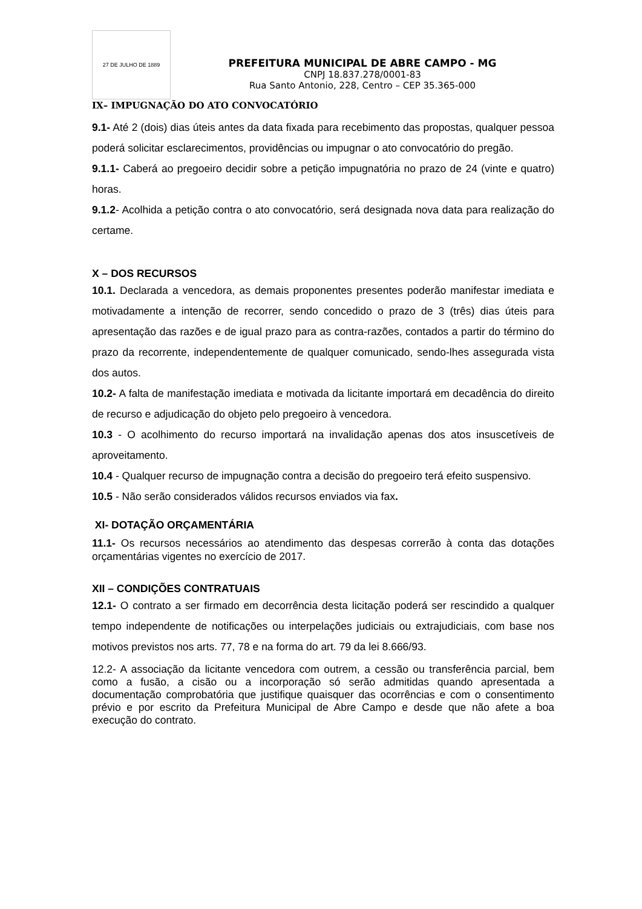27 DE JULHO DE 1889
PREFEITURA MUNICIPAL DE ABRE CAMPO - MG
CNPJ 18.837.278/0001-83
Rua Santo Antonio, 228, Centro – CEP 35.365-000
IX– IMPUGNAÇÃO DO ATO CONVOCATÓRIO
9.1- Até 2 (dois) dias úteis antes da data fixada para recebimento das propostas, qualquer pessoa poderá solicitar esclarecimentos, providências ou impugnar o ato convocatório do pregão.
9.1.1- Caberá ao pregoeiro decidir sobre a petição impugnatória no prazo de 24 (vinte e quatro) horas.
9.1.2- Acolhida a petição contra o ato convocatório, será designada nova data para realização do certame.
X – DOS RECURSOS
10.1. Declarada a vencedora, as demais proponentes presentes poderão manifestar imediata e motivadamente a intenção de recorrer, sendo concedido o prazo de 3 (três) dias úteis para apresentação das razões e de igual prazo para as contra-razões, contados a partir do término do prazo da recorrente, independentemente de qualquer comunicado, sendo-lhes assegurada vista dos autos.
10.2- A falta de manifestação imediata e motivada da licitante importará em decadência do direito de recurso e adjudicação do objeto pelo pregoeiro à vencedora.
10.3 - O acolhimento do recurso importará na invalidação apenas dos atos insuscetíveis de aproveitamento.
10.4 - Qualquer recurso de impugnação contra a decisão do pregoeiro terá efeito suspensivo.
10.5 - Não serão considerados válidos recursos enviados via fax.
XI- DOTAÇÃO ORÇAMENTÁRIA
11.1- Os recursos necessários ao atendimento das despesas correrão à conta das dotações orçamentárias vigentes no exercício de 2017.
XII – CONDIÇÕES CONTRATUAIS
12.1- O contrato a ser firmado em decorrência desta licitação poderá ser rescindido a qualquer tempo independente de notificações ou interpelações judiciais ou extrajudiciais, com base nos motivos previstos nos arts. 77, 78 e na forma do art. 79 da lei 8.666/93.
12.2- A associação da licitante vencedora com outrem, a cessão ou transferência parcial, bem como a fusão, a cisão ou a incorporação só serão admitidas quando apresentada a documentação comprobatória que justifique quaisquer das ocorrências e com o consentimento prévio e por escrito da Prefeitura Municipal de Abre Campo e desde que não afete a boa execução do contrato.